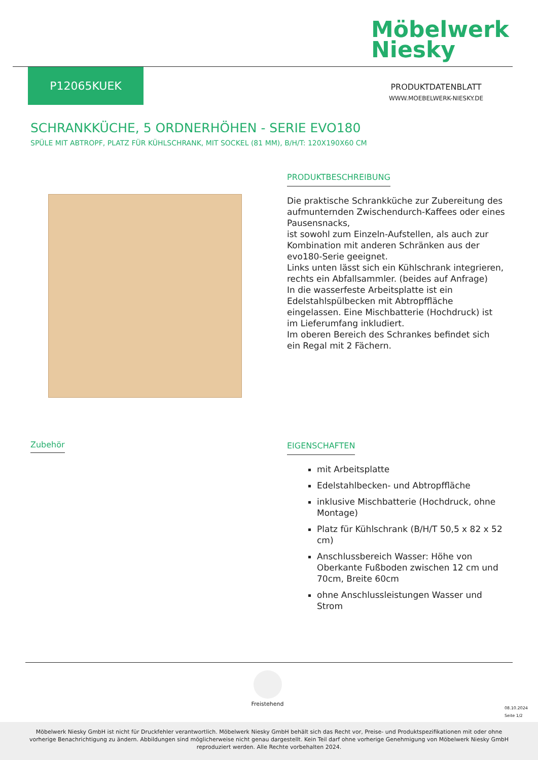Möbelwerk
Niesky
P12065KUEK
PRODUKTDATENBLATT
WWW.MOEBELWERK-NIESKY.DE
SCHRANKKÜCHE, 5 ORDNERHÖHEN - SERIE EVO180
SPÜLE MIT ABTROPF, PLATZ FÜR KÜHLSCHRANK, MIT SOCKEL (81 MM), B/H/T: 120X190X60 CM
PRODUKTBESCHREIBUNG
Die praktische Schrankküche zur Zubereitung des aufmunternden Zwischendurch-Kaffees oder eines Pausensnacks,
ist sowohl zum Einzeln-Aufstellen, als auch zur Kombination mit anderen Schränken aus der evo180-Serie geeignet.
Links unten lässt sich ein Kühlschrank integrieren, rechts ein Abfallsammler. (beides auf Anfrage)
In die wasserfeste Arbeitsplatte ist ein Edelstahlspülbecken mit Abtropffläche eingelassen. Eine Mischbatterie (Hochdruck) ist im Lieferumfang inkludiert.
Im oberen Bereich des Schrankes befindet sich ein Regal mit 2 Fächern.
Zubehör
EIGENSCHAFTEN
mit Arbeitsplatte
Edelstahlbecken- und Abtropffläche
inklusive Mischbatterie (Hochdruck, ohne Montage)
Platz für Kühlschrank (B/H/T 50,5 x 82 x 52 cm)
Anschlussbereich Wasser: Höhe von Oberkante Fußboden zwischen 12 cm und 70cm, Breite 60cm
ohne Anschlussleistungen Wasser und Strom
Freistehend
08.10.2024
Seite 1/2
Möbelwerk Niesky GmbH ist nicht für Druckfehler verantwortlich. Möbelwerk Niesky GmbH behält sich das Recht vor, Preise- und Produktspezifikationen mit oder ohne vorherige Benachrichtigung zu ändern. Abbildungen sind möglicherweise nicht genau dargestellt. Kein Teil darf ohne vorherige Genehmigung von Möbelwerk Niesky GmbH reproduziert werden. Alle Rechte vorbehalten 2024.